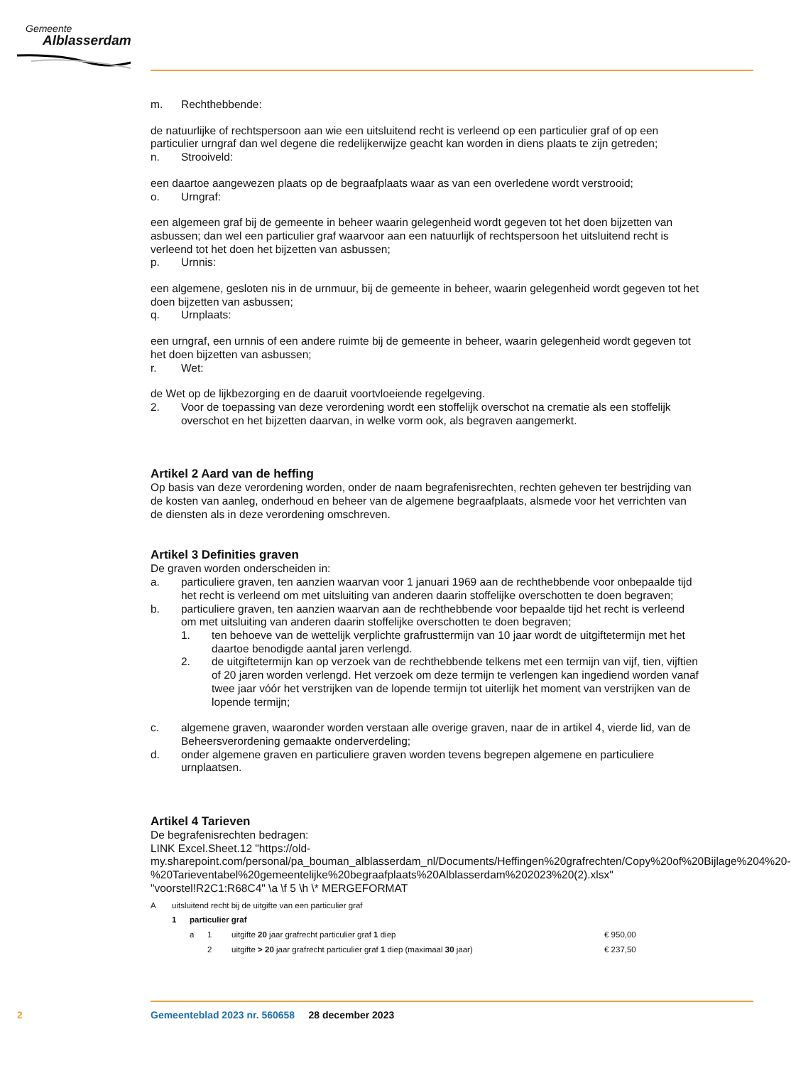Gemeente
Alblasserdam
m. Rechthebbende:
de natuurlijke of rechtspersoon aan wie een uitsluitend recht is verleend op een particulier graf of op een particulier urngraf dan wel degene die redelijkerwijze geacht kan worden in diens plaats te zijn getreden;
n. Strooiveld:
een daartoe aangewezen plaats op de begraafplaats waar as van een overledene wordt verstrooid;
o. Urngraf:
een algemeen graf bij de gemeente in beheer waarin gelegenheid wordt gegeven tot het doen bijzetten van asbussen; dan wel een particulier graf waarvoor aan een natuurlijk of rechtspersoon het uitsluitend recht is verleend tot het doen het bijzetten van asbussen;
p. Urnnis:
een algemene, gesloten nis in de urnmuur, bij de gemeente in beheer, waarin gelegenheid wordt gegeven tot het doen bijzetten van asbussen;
q. Urnplaats:
een urngraf, een urnnis of een andere ruimte bij de gemeente in beheer, waarin gelegenheid wordt gegeven tot het doen bijzetten van asbussen;
r. Wet:
de Wet op de lijkbezorging en de daaruit voortvloeiende regelgeving.
2. Voor de toepassing van deze verordening wordt een stoffelijk overschot na crematie als een stoffelijk overschot en het bijzetten daarvan, in welke vorm ook, als begraven aangemerkt.
Artikel 2 Aard van de heffing
Op basis van deze verordening worden, onder de naam begrafenisrechten, rechten geheven ter bestrijding van de kosten van aanleg, onderhoud en beheer van de algemene begraafplaats, alsmede voor het verrichten van de diensten als in deze verordening omschreven.
Artikel 3 Definities graven
De graven worden onderscheiden in:
a. particuliere graven, ten aanzien waarvan voor 1 januari 1969 aan de rechthebbende voor onbepaalde tijd het recht is verleend om met uitsluiting van anderen daarin stoffelijke overschotten te doen begraven;
b. particuliere graven, ten aanzien waarvan aan de rechthebbende voor bepaalde tijd het recht is verleend om met uitsluiting van anderen daarin stoffelijke overschotten te doen begraven;
1. ten behoeve van de wettelijk verplichte grafrusttermijn van 10 jaar wordt de uitgiftetermijn met het daartoe benodigde aantal jaren verlengd.
2. de uitgiftetermijn kan op verzoek van de rechthebbende telkens met een termijn van vijf, tien, vijftien of 20 jaren worden verlengd. Het verzoek om deze termijn te verlengen kan ingediend worden vanaf twee jaar vóór het verstrijken van de lopende termijn tot uiterlijk het moment van verstrijken van de lopende termijn;
c. algemene graven, waaronder worden verstaan alle overige graven, naar de in artikel 4, vierde lid, van de Beheersverordening gemaakte onderverdeling;
d. onder algemene graven en particuliere graven worden tevens begrepen algemene en particuliere urnplaatsen.
Artikel 4 Tarieven
De begrafenisrechten bedragen:
LINK Excel.Sheet.12 "https://old-my.sharepoint.com/personal/pa_bouman_alblasserdam_nl/Documents/Heffingen%20grafrechten/Copy%20of%20Bijlage%204%20-%20Tarieventabel%20gemeentelijke%20begraafplaats%20Alblasserdam%202023%20(2).xlsx" "voorstel!R2C1:R68C4" \a \f 5 \h \* MERGEFORMAT
| A | uitsluitend recht bij de uitgifte van een particulier graf | | | | |
| | 1 | particulier graf | | | |
| | | a | 1 | uitgifte 20 jaar grafrecht particulier graf 1 diep | € 950,00 |
| | | | 2 | uitgifte > 20 jaar grafrecht particulier graf 1 diep (maximaal 30 jaar) | € 237,50 |
2
Gemeenteblad 2023 nr. 560658 28 december 2023